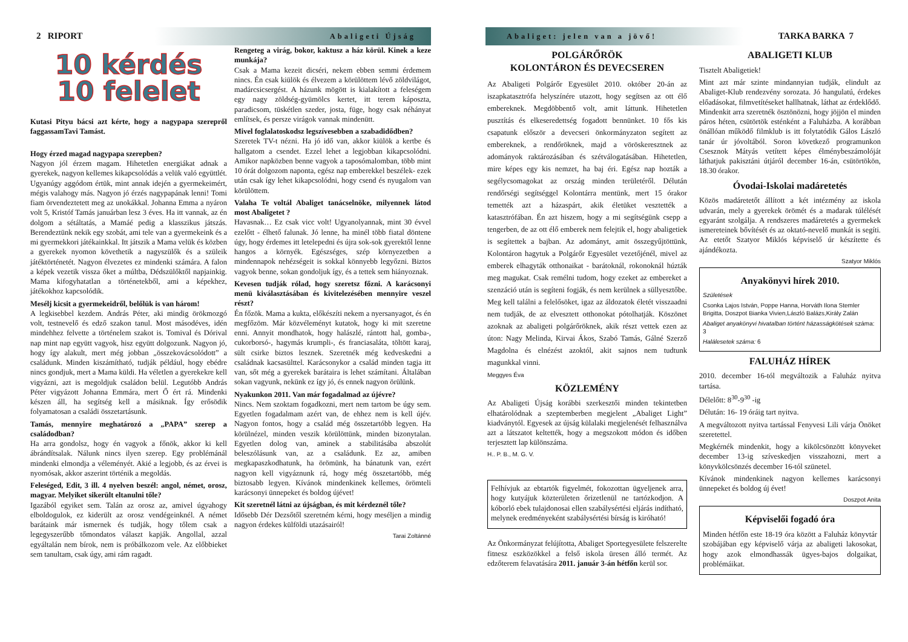2 RIPORT Abaligeti Újság
10 kérdés
10 felelet
Kutasi Pityu bácsi azt kérte, hogy a nagypapa szerepről faggassamTavi Tamást.
Hogy érzed magad nagypapa szerepben?
Nagyon jól érzem magam. Hihetetlen energiákat adnak a gyerekek, nagyon kellemes kikapcsolódás a velük való együttlét. Ugyanúgy aggódom értük, mint annak idején a gyermekeimért, mégis valahogy más. Nagyon jó érzés nagypapának lenni! Tomi fiam örvendeztetett meg az unokákkal. Johanna Emma a nyáron volt 5, Kristóf Tamás januárban lesz 3 éves. Ha itt vannak, az én dolgom a sétáltatás, a Mamáé pedig a klasszikus játszás. Berendeztünk nekik egy szobát, ami tele van a gyermekeink és a mi gyermekkori játékainkkal. Itt játszik a Mama velük és közben a gyerekek nyomon követhetik a nagyszülők és a szüleik játéktörténetét. Nagyon élvezetes ez mindenki számára. A falon a képek vezetik vissza őket a múltba, Dédszülőktől napjainkig. Mama kifogyhatatlan a történetekből, ami a képekhez, játékokhoz kapcsolódik.
Mesélj kicsit a gyermekeidről, belőlük is van három!
A legkisebbel kezdem. András Péter, aki mindig örökmozgó volt, testnevelő és edző szakon tanul. Most másodéves, idén mindehhez felvette a történelem szakot is. Tomival és Dórival nap mint nap együtt vagyok, hisz együtt dolgozunk. Nagyon jó, hogy így alakult, mert még jobban „összekovácsolódott” a családunk. Minden kiszámítható, tudják például, hogy ebédre nincs gondjuk, mert a Mama küldi. Ha véletlen a gyerekekre kell vigyázni, azt is megoldjuk családon belül. Legutóbb András Péter vigyázott Johanna Emmára, mert Ő ért rá. Mindenki készen áll, ha segítség kell a másiknak. Így erősödik folyamatosan a családi összetartásunk.
Tamás, mennyire meghatározó a „PAPA” szerep a családodban?
Ha arra gondolsz, hogy én vagyok a főnök, akkor ki kell ábrándítsalak. Nálunk nincs ilyen szerep. Egy problémánál mindenki elmondja a véleményét. Akié a legjobb, és az érvei is nyomósak, akkor aszerint történik a megoldás.
Feleséged, Edit, 3 ill. 4 nyelven beszél: angol, német, orosz, magyar. Melyiket sikerült eltanulni tőle?
Igazából egyiket sem. Talán az orosz az, amivel úgyahogy elboldogulok, ez kiderült az orosz vendégeinknél. A német barátaink már ismernek és tudják, hogy tőlem csak a legegyszerűbb tőmondatos választ kapják. Angollal, azzal egyáltalán nem bírok, nem is próbálkozom vele. Az előbbieket sem tanultam, csak úgy, ami rám ragadt.
Rengeteg a virág, bokor, kaktusz a ház körül. Kinek a keze munkája?
Csak a Mama kezeit dicséri, nekem ebben semmi érdemem nincs. Én csak kiülök és élvezem a körülöttem lévő zöldvilágot, madárcsicsergést. A házunk mögött is kialakított a feleségem egy nagy zöldség-gyümölcs kertet, itt terem káposzta, paradicsom, tüskétlen szeder, josta, füge, hogy csak néhányat említsek, és persze virágok vannak mindenütt.
Mivel foglalatoskodsz legszívesebben a szabadidődben?
Szeretek TV-t nézni. Ha jó idő van, akkor kiülök a kertbe és hallgatom a csendet. Ezzel lehet a legjobban kikapcsolódni. Amikor napközben benne vagyok a taposómalomban, több mint 10 órát dolgozom naponta, egész nap emberekkel beszélek- ezek után csak így lehet kikapcsolódni, hogy csend és nyugalom van körülöttem.
Valaha Te voltál Abaliget tanácselnöke, milyennek látod most Abaligetet ?
Havasnak… Ez csak vicc volt! Ugyanolyannak, mint 30 évvel ezelőtt - élhető falunak. Jó lenne, ha minél több fiatal döntene úgy, hogy érdemes itt letelepedni és újra sok-sok gyerektől lenne hangos a környék. Egészséges, szép környezetben a mindennapok nehézségeit is sokkal könnyebb legyőzni. Biztos vagyok benne, sokan gondoljuk így, és a tettek sem hiányoznak.
Kevesen tudják rólad, hogy szeretsz főzni. A karácsonyi menü kiválasztásában és kivitelezésében mennyire veszel részt?
Én főzök. Mama a kukta, előkészíti nekem a nyersanyagot, és én megfőzöm. Már közvéleményt kutatok, hogy ki mit szeretne enni. Annyit mondhatok, hogy halászlé, rántott hal, gomba-, cukorborsó-, hagymás krumpli-, és franciasaláta, töltött karaj, sült csirke biztos lesznek. Szeretnék még kedveskedni a családnak kacsasülttel. Karácsonykor a család minden tagja itt van, sőt még a gyerekek barátaira is lehet számítani. Általában sokan vagyunk, nekünk ez így jó, és ennek nagyon örülünk.
Nyakunkon 2011. Van már fogadalmad az újévre?
Nincs. Nem szoktam fogadkozni, mert nem tartom be úgy sem. Egyetlen fogadalmam azért van, de ehhez nem is kell újév. Nagyon fontos, hogy a család még összetartóbb legyen. Ha körülnézel, minden veszik körülöttünk, minden bizonytalan. Egyetlen dolog van, aminek a stabilitásába abszolút beleszólásunk van, az a családunk. Ez az, amiben megkapaszkodhatunk, ha örömünk, ha bánatunk van, ezért nagyon kell vigyáznunk rá, hogy még összetartóbb, még biztosabb legyen. Kívánok mindenkinek kellemes, örömteli karácsonyi ünnepeket és boldog újévet!
Kit szeretnél látni az újságban, és mit kérdeznél tőle?
Idősebb Dér Dezsőtől szeretném kérni, hogy meséljen a mindig nagyon érdekes külföldi utazásairól!
Tarai Zoltánné
Abaliget: jelen van a jövő! TARKA BARKA 7
POLGÁRŐRÖK
KOLONTÁRON ÉS DEVECSEREN
Az Abaligeti Polgárőr Egyesület 2010. október 20-án az iszapkatasztrófa helyszínére utazott, hogy segítsen az ott élő embereknek. Megdöbbentő volt, amit láttunk. Hihetetlen pusztítás és elkeseredettség fogadott bennünket. 10 fős kis csapatunk először a devecseri önkormányzaton segített az embereknek, a rendőröknek, majd a vöröskeresztnek az adományok raktározásában és szétválogatásában. Hihetetlen, mire képes egy kis nemzet, ha baj éri. Egész nap hozták a segélycsomagokat az ország minden területéről. Délután rendőrségi segítséggel Kolontárra mentünk, mert 15 órakor temették azt a házaspárt, akik életüket vesztették a katasztrófában. Én azt hiszem, hogy a mi segítségünk csepp a tengerben, de az ott élő emberek nem felejtik el, hogy abaligetiek is segítettek a bajban. Az adományt, amit összegyűjtöttünk, Kolontáron hagytuk a Polgárőr Egyesület vezetőjénél, mivel az emberek elhagyták otthonaikat - barátoknál, rokonoknál húzták meg magukat. Csak remélni tudom, hogy ezeket az embereket a szenzáció után is segíteni fogják, és nem kerülnek a süllyesztőbe. Meg kell találni a felelősöket, igaz az áldozatok életét visszaadni nem tudják, de az elvesztett otthonokat pótolhatják. Köszönet azoknak az abaligeti polgárőröknek, akik részt vettek ezen az úton: Nagy Melinda, Kirvai Ákos, Szabó Tamás, Gálné Szerző Magdolna és elnézést azoktól, akit sajnos nem tudtunk magunkkal vinni.
Meggyes Éva
KÖZLEMÉNY
Az Abaligeti Újság korábbi szerkesztői minden tekintetben elhatárolódnak a szeptemberben megjelent „Abaliget Light” kiadványtól. Egyesek az újság külalaki megjelenését felhasználva azt a látszatot keltették, hogy a megszokott módon és időben terjesztett lap különszáma.
H.. P. B., M. G. V.
Felhívjuk az ebtartók figyelmét, fokozottan ügyeljenek arra, hogy kutyájuk közterületen őrizetlenül ne tartózkodjon. A kóborló ebek tulajdonosai ellen szabálysértési eljárás indítható, melynek eredményeként szabálysértési bírság is kiróható!
Az Önkormányzat felújította, Abaliget Sportegyesülete felszerelte fitnesz eszközökkel a felső iskola üresen álló termét. Az edzőterem felavatására 2011. január 3-án hétfőn kerül sor.
ABALIGETI KLUB
Tisztelt Abaligetiek!
Mint azt már szinte mindannyian tudják, elindult az Abaliget-Klub rendezvény sorozata. Jó hangulatú, érdekes előadásokat, filmvetítéseket hallhatnak, láthat az érdeklődő. Mindenkit arra szeretnék ösztönözni, hogy jöjjön el minden páros héten, csütörtök esténként a Faluházba. A korábban önállóan működő filmklub is itt folytatódik Gálos László tanár úr jóvoltából. Soron következő programunkon Csesznok Mátyás vetített képes élménybeszámolóját láthatjuk pakisztáni útjáról december 16-án, csütörtökön, 18.30 órakor.
Óvodai-Iskolai madáretetés
Közös madáretetőt állított a két intézmény az iskola udvarán, mely a gyerekek örömét és a madarak túlélését egyaránt szolgálja. A rendszeres madáretetés a gyermekek ismereteinek bővítését és az oktató-nevelő munkát is segíti. Az etetőt Szatyor Miklós képviselő úr készítette és ajándékozta.
Szatyor Miklós
Anyakönyvi hírek 2010.
Születések
Csonka Lajos István, Poppe Hanna, Horváth Ilona Stemler Brigitta, Doszpot Bianka Vivien,László Balázs,Király Zalán
Abaliget anyakönyvi hivatalban történt házasságkötések száma: 3
Halálesetek száma: 6
FALUHÁZ HÍREK
2010. december 16-tól megváltozik a Faluház nyitva tartása.
Délelőtt: 8<sup>30</sup>-9<sup>30</sup> -ig
Délután: 16- 19 óráig tart nyitva.
A megváltozott nyitva tartással Fenyvesi Lili várja Önöket szeretettel.
Megkérnék mindenkit, hogy a kikölcsönzött könyveket december 13-ig szíveskedjen visszahozni, mert a könyvkölcsönzés december 16-tól szünetel.
Kívánok mindenkinek nagyon kellemes karácsonyi ünnepeket és boldog új évet!
Doszpot Anita
Képviselői fogadó óra
Minden hétfőn este 18-19 óra között a Faluház könyvtár szobájában egy képviselő várja az abaligeti lakosokat, hogy azok elmondhassák ügyes-bajos dolgaikat, problémáikat.